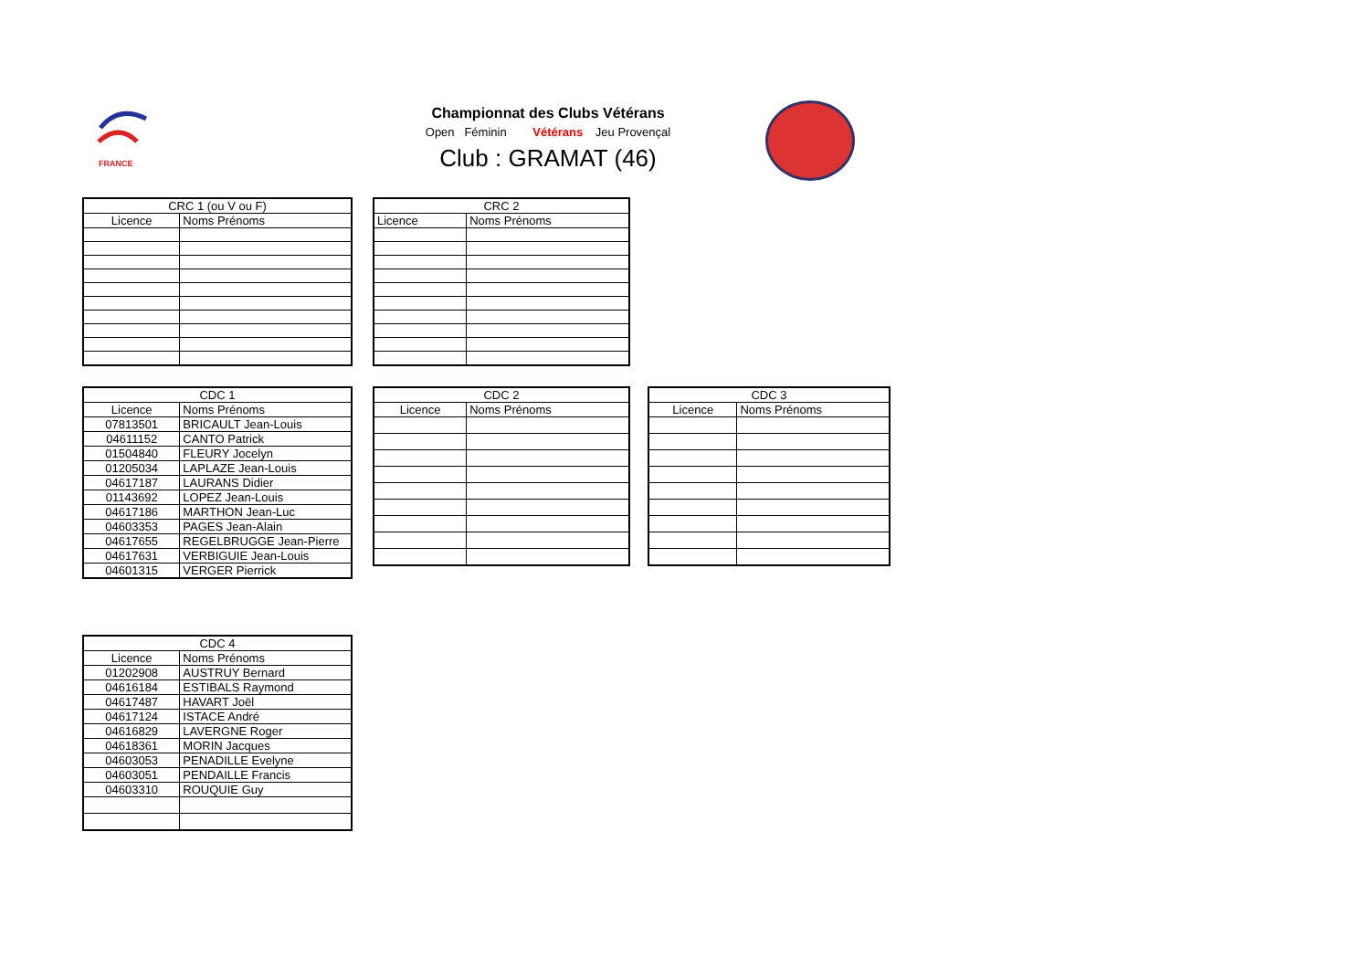FRANCE
Championnat des Clubs Vétérans
Open Féminin Vétérans Jeu Provençal
Club : GRAMAT (46)
| CRC 1 (ou V ou F) | |
| --- | --- |
| Licence | Noms Prénoms |
| CRC 2 | |
| --- | --- |
| Licence | Noms Prénoms |
| CDC 1 | |
| --- | --- |
| Licence | Noms Prénoms |
| 07813501 | BRICAULT Jean-Louis |
| 04611152 | CANTO Patrick |
| 01504840 | FLEURY Jocelyn |
| 01205034 | LAPLAZE Jean-Louis |
| 04617187 | LAURANS Didier |
| 01143692 | LOPEZ Jean-Louis |
| 04617186 | MARTHON Jean-Luc |
| 04603353 | PAGES Jean-Alain |
| 04617655 | REGELBRUGGE Jean-Pierre |
| 04617631 | VERBIGUIE Jean-Louis |
| 04601315 | VERGER Pierrick |
| CDC 2 | |
| --- | --- |
| Licence | Noms Prénoms |
| CDC 3 | |
| --- | --- |
| Licence | Noms Prénoms |
| CDC 4 | |
| --- | --- |
| Licence | Noms Prénoms |
| 01202908 | AUSTRUY Bernard |
| 04616184 | ESTIBALS Raymond |
| 04617487 | HAVART Joël |
| 04617124 | ISTACE André |
| 04616829 | LAVERGNE Roger |
| 04618361 | MORIN Jacques |
| 04603053 | PENADILLE Evelyne |
| 04603051 | PENDAILLE Francis |
| 04603310 | ROUQUIE Guy |